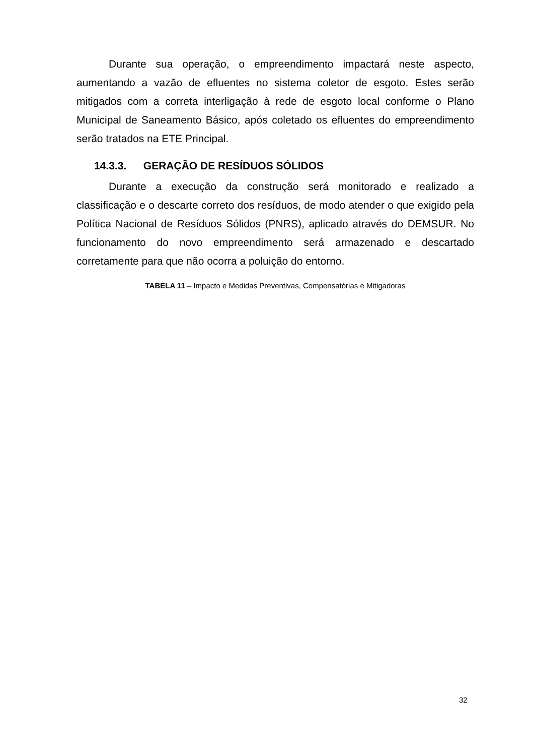Durante sua operação, o empreendimento impactará neste aspecto, aumentando a vazão de efluentes no sistema coletor de esgoto. Estes serão mitigados com a correta interligação à rede de esgoto local conforme o Plano Municipal de Saneamento Básico, após coletado os efluentes do empreendimento serão tratados na ETE Principal.
14.3.3. GERAÇÃO DE RESÍDUOS SÓLIDOS
Durante a execução da construção será monitorado e realizado a classificação e o descarte correto dos resíduos, de modo atender o que exigido pela Política Nacional de Resíduos Sólidos (PNRS), aplicado através do DEMSUR. No funcionamento do novo empreendimento será armazenado e descartado corretamente para que não ocorra a poluição do entorno.
TABELA 11 – Impacto e Medidas Preventivas, Compensatórias e Mitigadoras
32